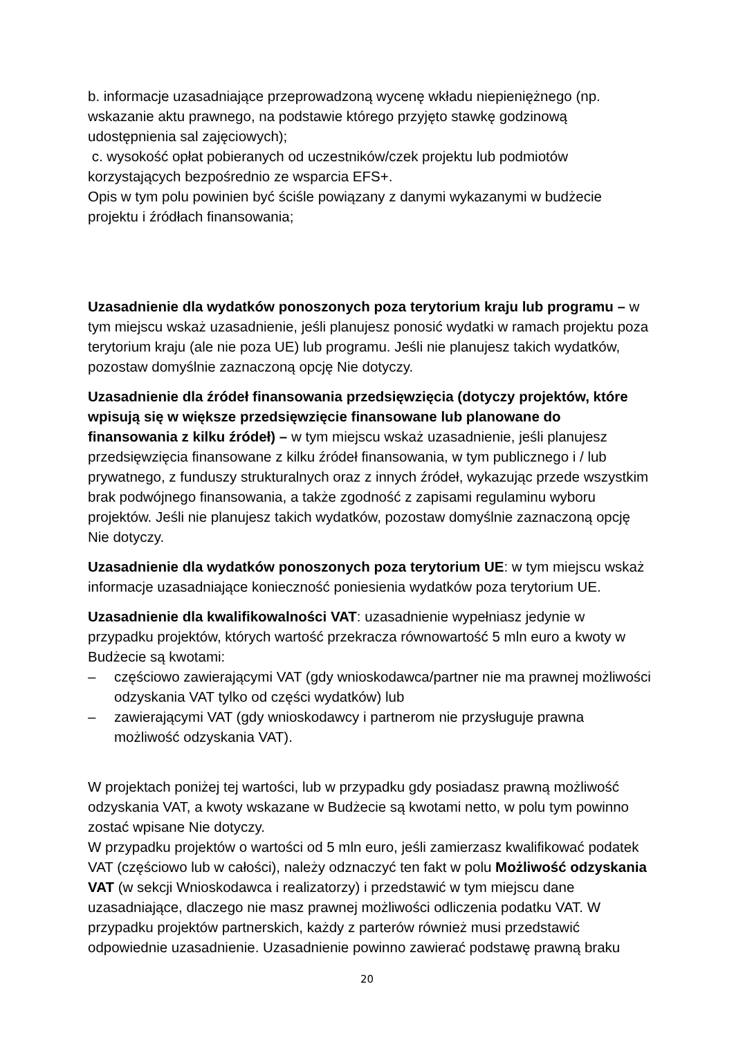b. informacje uzasadniające przeprowadzoną wycenę wkładu niepieniężnego (np. wskazanie aktu prawnego, na podstawie którego przyjęto stawkę godzinową udostępnienia sal zajęciowych);
c. wysokość opłat pobieranych od uczestników/czek projektu lub podmiotów korzystających bezpośrednio ze wsparcia EFS+.
Opis w tym polu powinien być ściśle powiązany z danymi wykazanymi w budżecie projektu i źródłach finansowania;
Uzasadnienie dla wydatków ponoszonych poza terytorium kraju lub programu – w tym miejscu wskaż uzasadnienie, jeśli planujesz ponosić wydatki w ramach projektu poza terytorium kraju (ale nie poza UE) lub programu. Jeśli nie planujesz takich wydatków, pozostaw domyślnie zaznaczoną opcję Nie dotyczy.
Uzasadnienie dla źródeł finansowania przedsięwzięcia (dotyczy projektów, które wpisują się w większe przedsięwzięcie finansowane lub planowane do finansowania z kilku źródeł) – w tym miejscu wskaż uzasadnienie, jeśli planujesz przedsięwzięcia finansowane z kilku źródeł finansowania, w tym publicznego i / lub prywatnego, z funduszy strukturalnych oraz z innych źródeł, wykazując przede wszystkim brak podwójnego finansowania, a także zgodność z zapisami regulaminu wyboru projektów. Jeśli nie planujesz takich wydatków, pozostaw domyślnie zaznaczoną opcję Nie dotyczy.
Uzasadnienie dla wydatków ponoszonych poza terytorium UE: w tym miejscu wskaż informacje uzasadniające konieczność poniesienia wydatków poza terytorium UE.
Uzasadnienie dla kwalifikowalności VAT: uzasadnienie wypełniasz jedynie w przypadku projektów, których wartość przekracza równowartość 5 mln euro a kwoty w Budżecie są kwotami:
– częściowo zawierającymi VAT (gdy wnioskodawca/partner nie ma prawnej możliwości odzyskania VAT tylko od części wydatków) lub
– zawierającymi VAT (gdy wnioskodawcy i partnerom nie przysługuje prawna możliwość odzyskania VAT).
W projektach poniżej tej wartości, lub w przypadku gdy posiadasz prawną możliwość odzyskania VAT, a kwoty wskazane w Budżecie są kwotami netto, w polu tym powinno zostać wpisane Nie dotyczy.
W przypadku projektów o wartości od 5 mln euro, jeśli zamierzasz kwalifikować podatek VAT (częściowo lub w całości), należy odznaczyć ten fakt w polu Możliwość odzyskania VAT (w sekcji Wnioskodawca i realizatorzy) i przedstawić w tym miejscu dane uzasadniające, dlaczego nie masz prawnej możliwości odliczenia podatku VAT. W przypadku projektów partnerskich, każdy z parterów również musi przedstawić odpowiednie uzasadnienie. Uzasadnienie powinno zawierać podstawę prawną braku
20